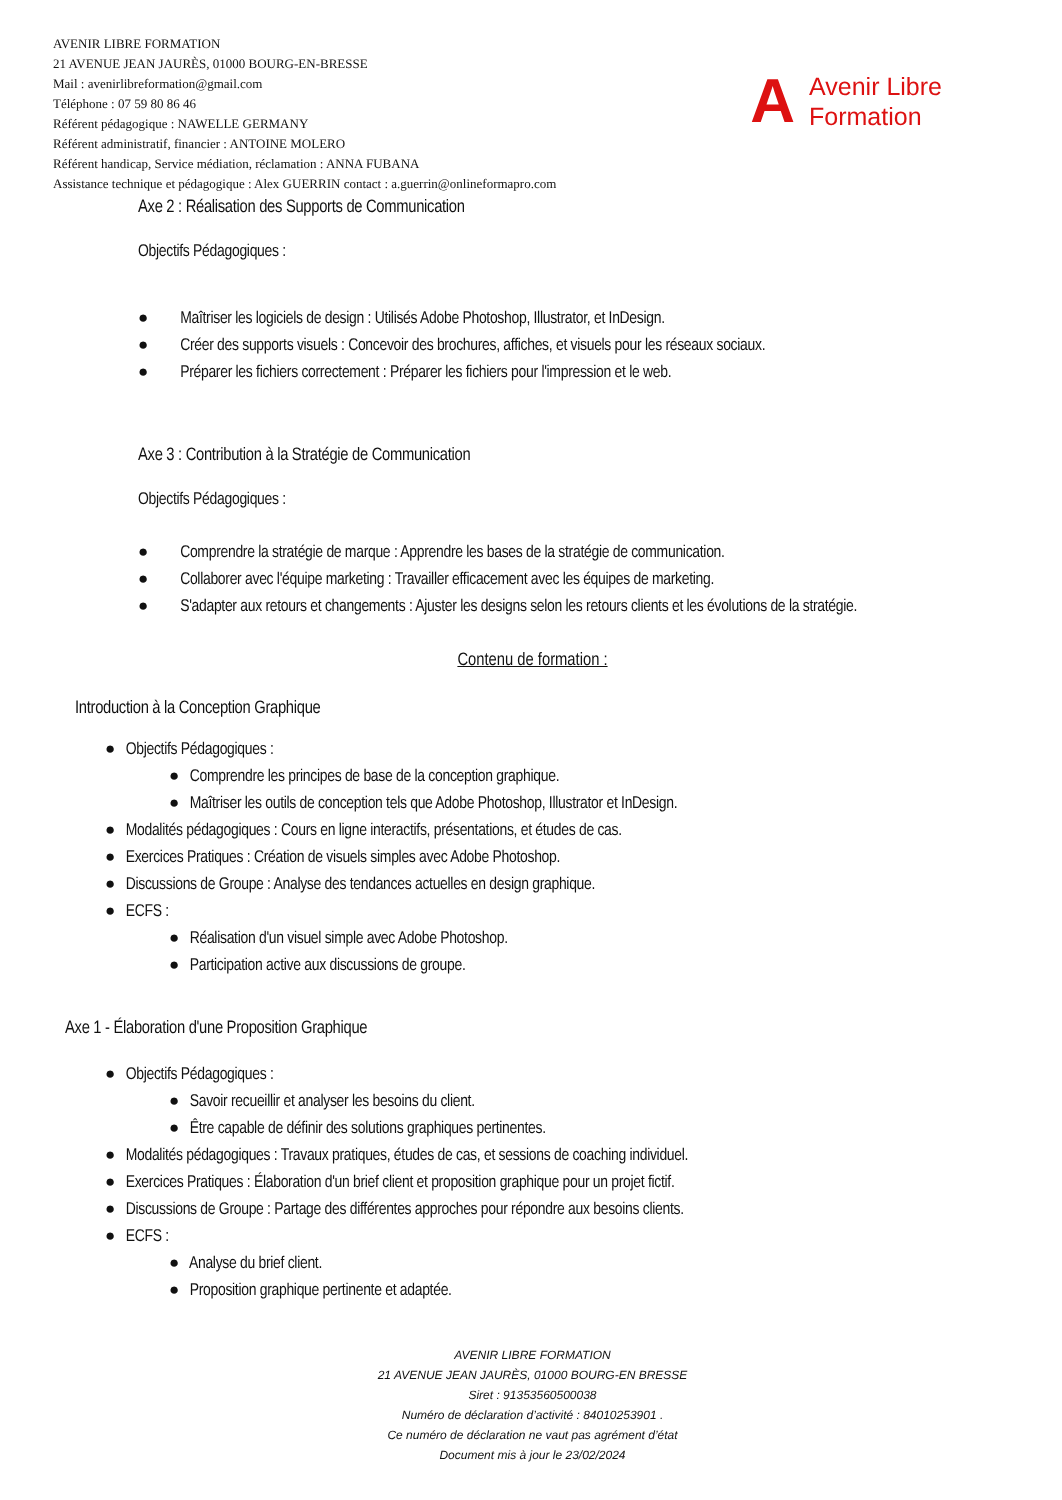AVENIR LIBRE FORMATION
21 AVENUE JEAN JAURÈS, 01000 BOURG-EN-BRESSE
Mail : avenirlibreformation@gmail.com
Téléphone : 07 59 80 86 46
Référent pédagogique : NAWELLE GERMANY
Référent administratif, financier : ANTOINE MOLERO
Référent handicap, Service médiation, réclamation : ANNA FUBANA
Assistance technique et pédagogique : Alex GUERRIN contact : a.guerrin@onlineformapro.com
A Avenir Libre
Formation
Axe 2 : Réalisation des Supports de Communication
Objectifs Pédagogiques :
● Maîtriser les logiciels de design : Utilisés Adobe Photoshop, Illustrator, et InDesign.
● Créer des supports visuels : Concevoir des brochures, affiches, et visuels pour les réseaux sociaux.
● Préparer les fichiers correctement : Préparer les fichiers pour l'impression et le web.
Axe 3 : Contribution à la Stratégie de Communication
Objectifs Pédagogiques :
● Comprendre la stratégie de marque : Apprendre les bases de la stratégie de communication.
● Collaborer avec l'équipe marketing : Travailler efficacement avec les équipes de marketing.
● S'adapter aux retours et changements : Ajuster les designs selon les retours clients et les évolutions de la stratégie.
Contenu de formation :
Introduction à la Conception Graphique
● Objectifs Pédagogiques :
● Comprendre les principes de base de la conception graphique.
● Maîtriser les outils de conception tels que Adobe Photoshop, Illustrator et InDesign.
● Modalités pédagogiques : Cours en ligne interactifs, présentations, et études de cas.
● Exercices Pratiques : Création de visuels simples avec Adobe Photoshop.
● Discussions de Groupe : Analyse des tendances actuelles en design graphique.
● ECFS :
● Réalisation d'un visuel simple avec Adobe Photoshop.
● Participation active aux discussions de groupe.
Axe 1 - Élaboration d'une Proposition Graphique
● Objectifs Pédagogiques :
● Savoir recueillir et analyser les besoins du client.
● Être capable de définir des solutions graphiques pertinentes.
● Modalités pédagogiques : Travaux pratiques, études de cas, et sessions de coaching individuel.
● Exercices Pratiques : Élaboration d'un brief client et proposition graphique pour un projet fictif.
● Discussions de Groupe : Partage des différentes approches pour répondre aux besoins clients.
● ECFS :
● Analyse du brief client.
● Proposition graphique pertinente et adaptée.
AVENIR LIBRE FORMATION
21 AVENUE JEAN JAURÈS, 01000 BOURG-EN BRESSE
Siret : 91353560500038
Numéro de déclaration d’activité : 84010253901 .
Ce numéro de déclaration ne vaut pas agrément d’état
Document mis à jour le 23/02/2024